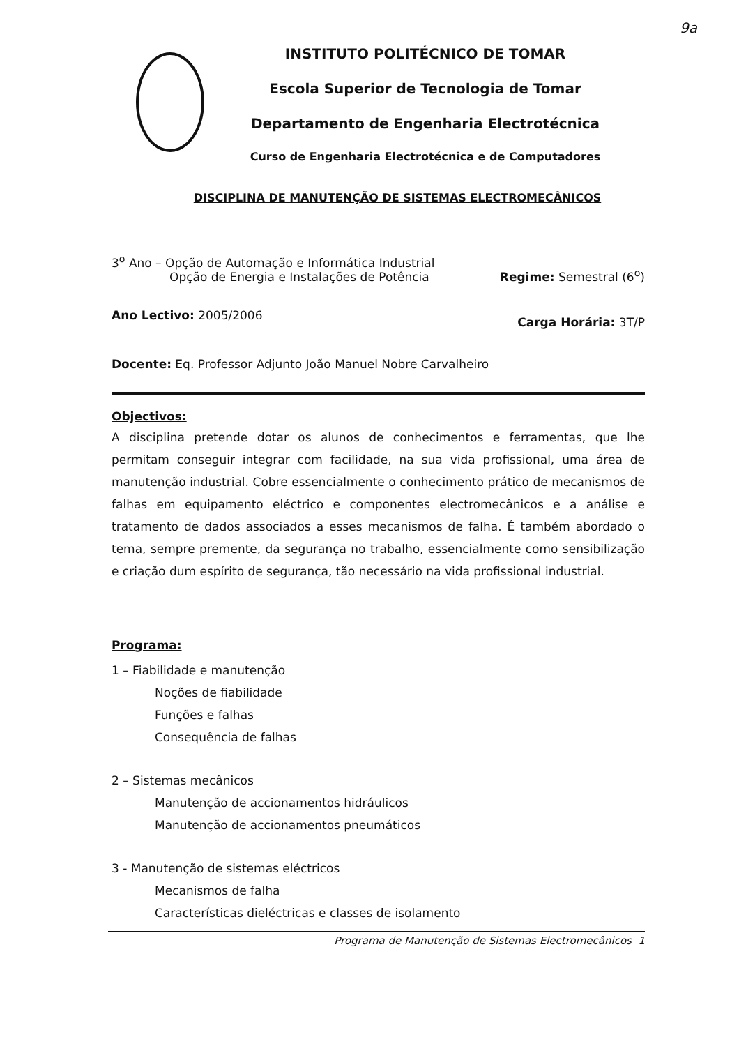9a
INSTITUTO POLITÉCNICO DE TOMAR
Escola Superior de Tecnologia de Tomar
Departamento de Engenharia Electrotécnica
Curso de Engenharia Electrotécnica e de Computadores
DISCIPLINA DE MANUTENÇÃO DE SISTEMAS ELECTROMECÂNICOS
3<sup>o</sup> Ano – Opção de Automação e Informática Industrial
Opção de Energia e Instalações de Potência
Regime: Semestral (6<sup>o</sup>)
Ano Lectivo: 2005/2006
Carga Horária: 3T/P
Docente: Eq. Professor Adjunto João Manuel Nobre Carvalheiro
Objectivos:
A disciplina pretende dotar os alunos de conhecimentos e ferramentas, que lhe permitam conseguir integrar com facilidade, na sua vida profissional, uma área de manutenção industrial. Cobre essencialmente o conhecimento prático de mecanismos de falhas em equipamento eléctrico e componentes electromecânicos e a análise e tratamento de dados associados a esses mecanismos de falha. É também abordado o tema, sempre premente, da segurança no trabalho, essencialmente como sensibilização e criação dum espírito de segurança, tão necessário na vida profissional industrial.
Programa:
1 – Fiabilidade e manutenção
Noções de fiabilidade
Funções e falhas
Consequência de falhas
2 – Sistemas mecânicos
Manutenção de accionamentos hidráulicos
Manutenção de accionamentos pneumáticos
3 - Manutenção de sistemas eléctricos
Mecanismos de falha
Características dieléctricas e classes de isolamento
Programa de Manutenção de Sistemas Electromecânicos 1